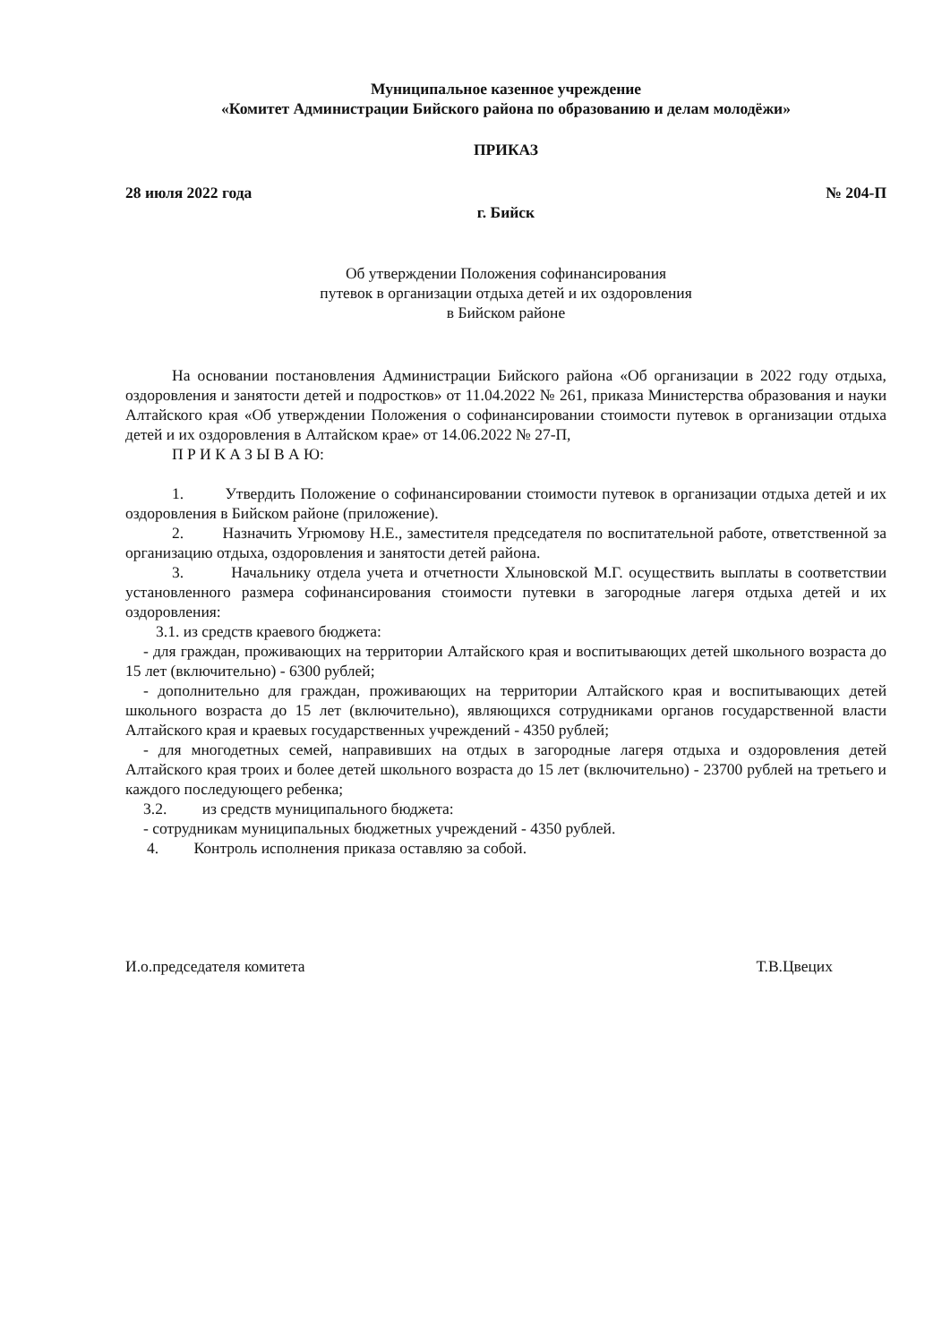Муниципальное казенное учреждение
«Комитет Администрации Бийского района по образованию и делам молодёжи»
ПРИКАЗ
28 июля 2022 года № 204-П
г. Бийск
Об утверждении Положения софинансирования
путевок в организации отдыха детей и их оздоровления
в Бийском районе
На основании постановления Администрации Бийского района «Об организации в 2022 году отдыха, оздоровления и занятости детей и подростков» от 11.04.2022 № 261, приказа Министерства образования и науки Алтайского края «Об утверждении Положения о софинансировании стоимости путевок в организации отдыха детей и их оздоровления в Алтайском крае» от 14.06.2022 № 27-П,
П Р И К А З Ы В А Ю:
1. Утвердить Положение о софинансировании стоимости путевок в организации отдыха детей и их оздоровления в Бийском районе (приложение).
2. Назначить Угрюмову Н.Е., заместителя председателя по воспитательной работе, ответственной за организацию отдыха, оздоровления и занятости детей района.
3. Начальнику отдела учета и отчетности Хлыновской М.Г. осуществить выплаты в соответствии установленного размера софинансирования стоимости путевки в загородные лагеря отдыха детей и их оздоровления:
3.1. из средств краевого бюджета:
- для граждан, проживающих на территории Алтайского края и воспитывающих детей школьного возраста до 15 лет (включительно) - 6300 рублей;
- дополнительно для граждан, проживающих на территории Алтайского края и воспитывающих детей школьного возраста до 15 лет (включительно), являющихся сотрудниками органов государственной власти Алтайского края и краевых государственных учреждений - 4350 рублей;
- для многодетных семей, направивших на отдых в загородные лагеря отдыха и оздоровления детей Алтайского края троих и более детей школьного возраста до 15 лет (включительно) - 23700 рублей на третьего и каждого последующего ребенка;
3.2. из средств муниципального бюджета:
- сотрудникам муниципальных бюджетных учреждений - 4350 рублей.
4. Контроль исполнения приказа оставляю за собой.
И.о.председателя комитета Т.В.Цвецих